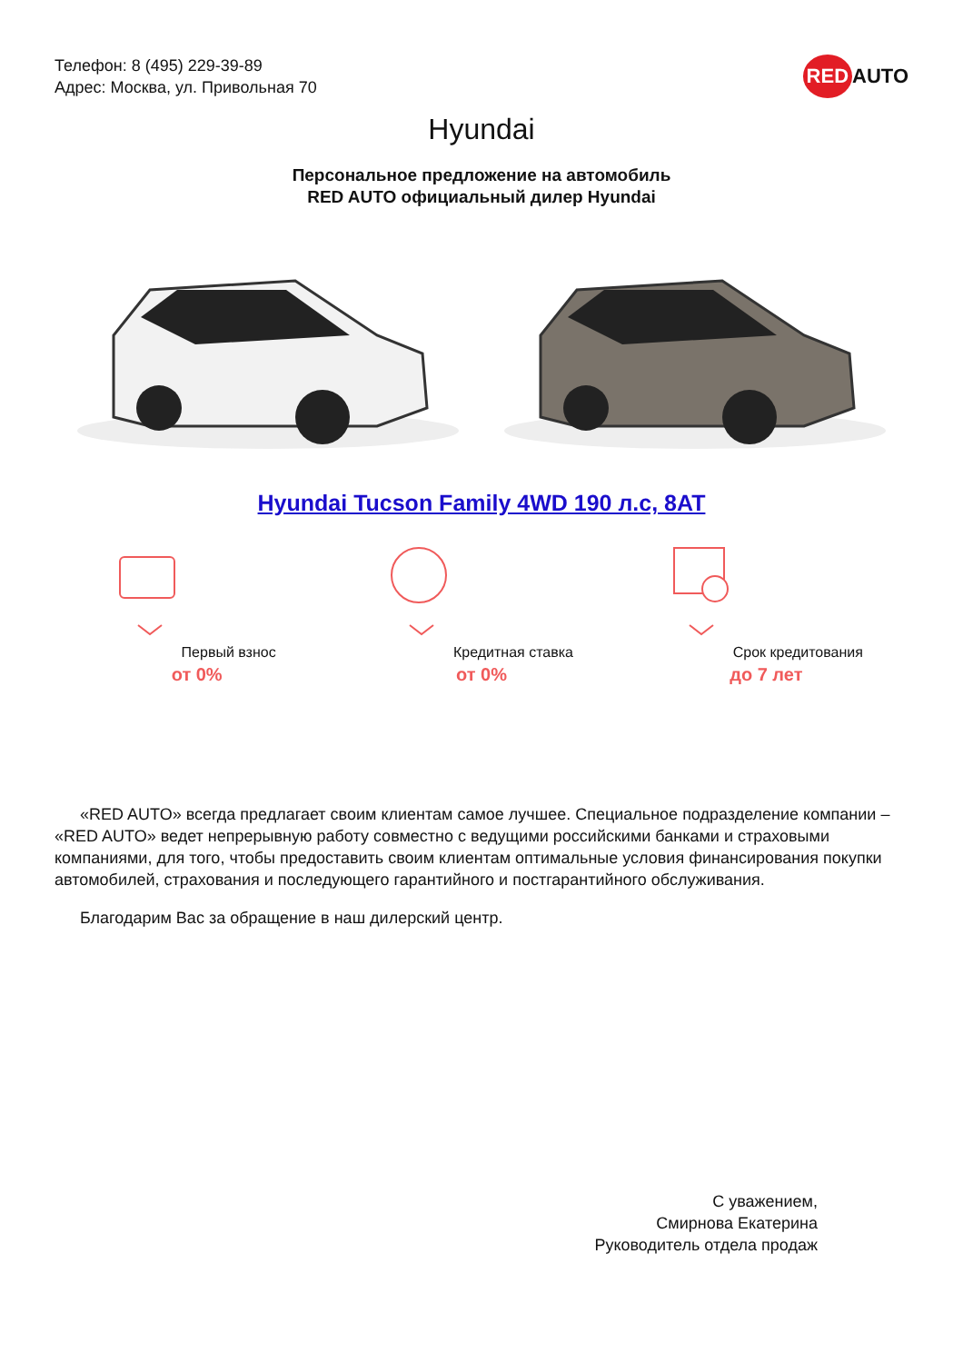Телефон: 8 (495) 229-39-89
Адрес: Москва, ул. Привольная 70
RED AUTO
Hyundai
Персональное предложение на автомобиль
RED AUTO официальный дилер Hyundai
Hyundai Tucson Family 4WD 190 л.с, 8AT
Первый взнос
от 0%
Кредитная ставка
от 0%
Срок кредитования
до 7 лет
«RED AUTO» всегда предлагает своим клиентам самое лучшее. Специальное подразделение компании – «RED AUTO» ведет непрерывную работу совместно с ведущими российскими банками и страховыми компаниями, для того, чтобы предоставить своим клиентам оптимальные условия финансирования покупки автомобилей, страхования и последующего гарантийного и постгарантийного обслуживания.
Благодарим Вас за обращение в наш дилерский центр.
С уважением,
Смирнова Екатерина
Руководитель отдела продаж